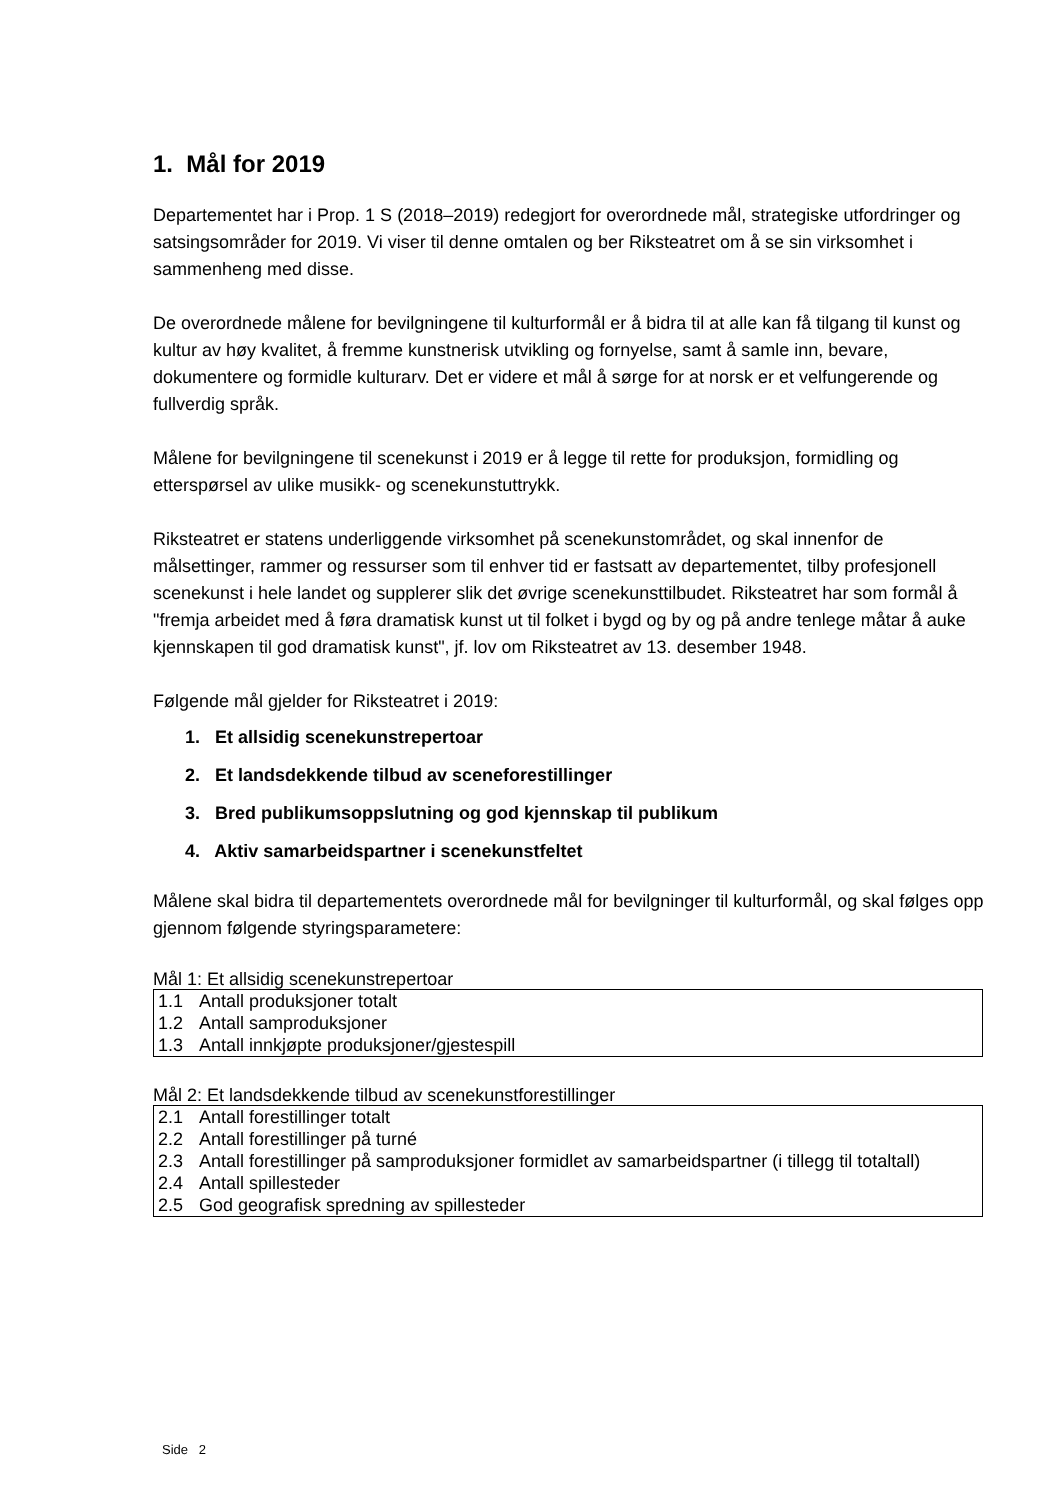1. Mål for 2019
Departementet har i Prop. 1 S (2018–2019) redegjort for overordnede mål, strategiske utfordringer og satsingsområder for 2019. Vi viser til denne omtalen og ber Riksteatret om å se sin virksomhet i sammenheng med disse.
De overordnede målene for bevilgningene til kulturformål er å bidra til at alle kan få tilgang til kunst og kultur av høy kvalitet, å fremme kunstnerisk utvikling og fornyelse, samt å samle inn, bevare, dokumentere og formidle kulturarv. Det er videre et mål å sørge for at norsk er et velfungerende og fullverdig språk.
Målene for bevilgningene til scenekunst i 2019 er å legge til rette for produksjon, formidling og etterspørsel av ulike musikk- og scenekunstuttrykk.
Riksteatret er statens underliggende virksomhet på scenekunstområdet, og skal innenfor de målsettinger, rammer og ressurser som til enhver tid er fastsatt av departementet, tilby profesjonell scenekunst i hele landet og supplerer slik det øvrige scenekunsttilbudet. Riksteatret har som formål å "fremja arbeidet med å føra dramatisk kunst ut til folket i bygd og by og på andre tenlege måtar å auke kjennskapen til god dramatisk kunst", jf. lov om Riksteatret av 13. desember 1948.
Følgende mål gjelder for Riksteatret i 2019:
1. Et allsidig scenekunstrepertoar
2. Et landsdekkende tilbud av sceneforestillinger
3. Bred publikumsoppslutning og god kjennskap til publikum
4. Aktiv samarbeidspartner i scenekunstfeltet
Målene skal bidra til departementets overordnede mål for bevilgninger til kulturformål, og skal følges opp gjennom følgende styringsparametere:
Mål 1: Et allsidig scenekunstrepertoar
| 1.1 | Antall produksjoner totalt |
| 1.2 | Antall samproduksjoner |
| 1.3 | Antall innkjøpte produksjoner/gjestespill |
Mål 2: Et landsdekkende tilbud av scenekunstforestillinger
| 2.1 | Antall forestillinger totalt |
| 2.2 | Antall forestillinger på turné |
| 2.3 | Antall forestillinger på samproduksjoner formidlet av samarbeidspartner (i tillegg til totaltall) |
| 2.4 | Antall spillesteder |
| 2.5 | God geografisk spredning av spillesteder |
Side 2